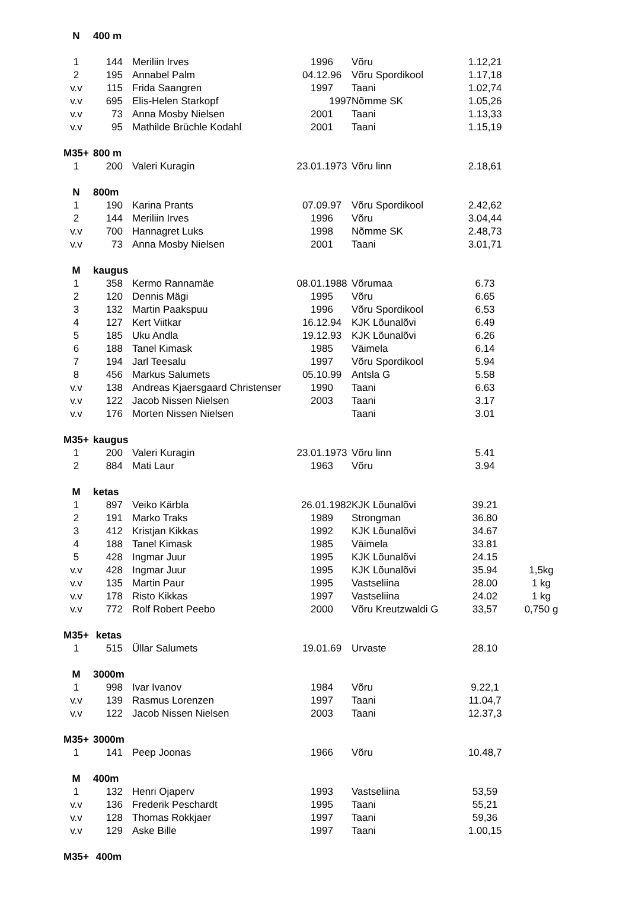| N | 400 m | | | | | |
| 1 | 144 | Meriliin Irves | 1996 | Võru | 1.12,21 | |
| 2 | 195 | Annabel Palm | 04.12.96 | Võru Spordikool | 1.17,18 | |
| v.v | 115 | Frida Saangren | 1997 | Taani | 1.02,74 | |
| v.v | 695 | Elis-Helen Starkopf | 1997 | Nõmme SK | 1.05,26 | |
| v.v | 73 | Anna Mosby Nielsen | 2001 | Taani | 1.13,33 | |
| v.v | 95 | Mathilde Brüchle Kodahl | 2001 | Taani | 1.15,19 | |
| M35+ | 800 m | | | | | |
| 1 | 200 | Valeri Kuragin | 23.01.1973 | Võru linn | 2.18,61 | |
| N | 800m | | | | | |
| 1 | 190 | Karina Prants | 07.09.97 | Võru Spordikool | 2.42,62 | |
| 2 | 144 | Meriliin Irves | 1996 | Võru | 3.04,44 | |
| v.v | 700 | Hannagret Luks | 1998 | Nõmme SK | 2.48,73 | |
| v.v | 73 | Anna Mosby Nielsen | 2001 | Taani | 3.01,71 | |
| M | kaugus | | | | | |
| 1 | 358 | Kermo Rannamäe | 08.01.1988 | Võrumaa | 6.73 | |
| 2 | 120 | Dennis Mägi | 1995 | Võru | 6.65 | |
| 3 | 132 | Martin Paakspuu | 1996 | Võru Spordikool | 6.53 | |
| 4 | 127 | Kert Viitkar | 16.12.94 | KJK Lõunalõvi | 6.49 | |
| 5 | 185 | Uku Andla | 19.12.93 | KJK Lõunalõvi | 6.26 | |
| 6 | 188 | Tanel Kimask | 1985 | Väimela | 6.14 | |
| 7 | 194 | Jarl Teesalu | 1997 | Võru Spordikool | 5.94 | |
| 8 | 456 | Markus Salumets | 05.10.99 | Antsla G | 5.58 | |
| v.v | 138 | Andreas Kjaersgaard Christenser | 1990 | Taani | 6.63 | |
| v.v | 122 | Jacob Nissen Nielsen | 2003 | Taani | 3.17 | |
| v.v | 176 | Morten Nissen Nielsen | | Taani | 3.01 | |
| M35+ | kaugus | | | | | |
| 1 | 200 | Valeri Kuragin | 23.01.1973 | Võru linn | 5.41 | |
| 2 | 884 | Mati Laur | 1963 | Võru | 3.94 | |
| M | ketas | | | | | |
| 1 | 897 | Veiko Kärbla | 26.01.1982 | KJK Lõunalõvi | 39.21 | |
| 2 | 191 | Marko Traks | 1989 | Strongman | 36.80 | |
| 3 | 412 | Kristjan Kikkas | 1992 | KJK Lõunalõvi | 34.67 | |
| 4 | 188 | Tanel Kimask | 1985 | Väimela | 33.81 | |
| 5 | 428 | Ingmar Juur | 1995 | KJK Lõunalõvi | 24.15 | |
| v.v | 428 | Ingmar Juur | 1995 | KJK Lõunalõvi | 35.94 | 1,5kg |
| v.v | 135 | Martin Paur | 1995 | Vastseliina | 28.00 | 1 kg |
| v.v | 178 | Risto Kikkas | 1997 | Vastseliina | 24.02 | 1 kg |
| v.v | 772 | Rolf Robert Peebo | 2000 | Võru Kreutzwaldi G | 33,57 | 0,750 g |
| M35+ | ketas | | | | | |
| 1 | 515 | Üllar Salumets | 19.01.69 | Urvaste | 28.10 | |
| M | 3000m | | | | | |
| 1 | 998 | Ivar Ivanov | 1984 | Võru | 9.22,1 | |
| v.v | 139 | Rasmus Lorenzen | 1997 | Taani | 11.04,7 | |
| v.v | 122 | Jacob Nissen Nielsen | 2003 | Taani | 12.37,3 | |
| M35+ | 3000m | | | | | |
| 1 | 141 | Peep Joonas | 1966 | Võru | 10.48,7 | |
| M | 400m | | | | | |
| 1 | 132 | Henri Ojaperv | 1993 | Vastseliina | 53,59 | |
| v.v | 136 | Frederik Peschardt | 1995 | Taani | 55,21 | |
| v.v | 128 | Thomas Rokkjaer | 1997 | Taani | 59,36 | |
| v.v | 129 | Aske Bille | 1997 | Taani | 1.00,15 | |
| M35+ | 400m | | | | | |